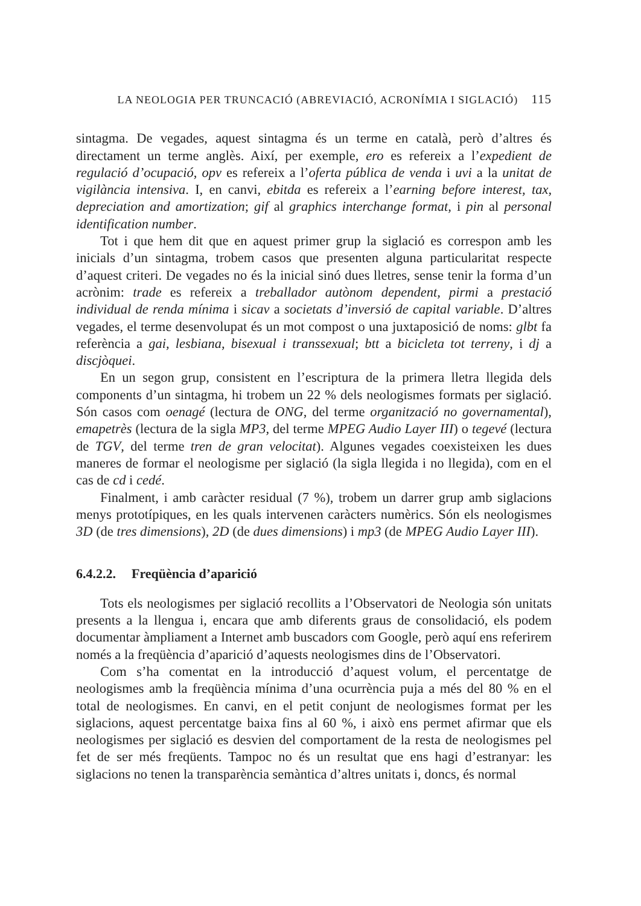LA NEOLOGIA PER TRUNCACIÓ (ABREVIACIÓ, ACRONÍMIA I SIGLACIÓ) 115
sintagma. De vegades, aquest sintagma és un terme en català, però d’altres és directament un terme anglès. Així, per exemple, ero es refereix a l’expedient de regulació d’ocupació, opv es refereix a l’oferta pública de venda i uvi a la unitat de vigilància intensiva. I, en canvi, ebitda es refereix a l’earning before interest, tax, depreciation and amortization; gif al graphics interchange format, i pin al personal identification number.
Tot i que hem dit que en aquest primer grup la siglació es correspon amb les inicials d’un sintagma, trobem casos que presenten alguna particularitat respecte d’aquest criteri. De vegades no és la inicial sinó dues lletres, sense tenir la forma d’un acrònim: trade es refereix a treballador autònom dependent, pirmi a prestació individual de renda mínima i sicav a societats d’inversió de capital variable. D’altres vegades, el terme desenvolupat és un mot compost o una juxtaposició de noms: glbt fa referència a gai, lesbiana, bisexual i transsexual; btt a bicicleta tot terreny, i dj a discjòquei.
En un segon grup, consistent en l’escriptura de la primera lletra llegida dels components d’un sintagma, hi trobem un 22 % dels neologismes formats per siglació. Són casos com oenagé (lectura de ONG, del terme organització no governamental), emapetrès (lectura de la sigla MP3, del terme MPEG Audio Layer III) o tegevé (lectura de TGV, del terme tren de gran velocitat). Algunes vegades coexisteixen les dues maneres de formar el neologisme per siglació (la sigla llegida i no llegida), com en el cas de cd i cedé.
Finalment, i amb caràcter residual (7 %), trobem un darrer grup amb siglacions menys prototípiques, en les quals intervenen caràcters numèrics. Són els neologismes 3D (de tres dimensions), 2D (de dues dimensions) i mp3 (de MPEG Audio Layer III).
6.4.2.2. Freqüència d’aparició
Tots els neologismes per siglació recollits a l’Observatori de Neologia són unitats presents a la llengua i, encara que amb diferents graus de consolidació, els podem documentar àmpliament a Internet amb buscadors com Google, però aquí ens referirem només a la freqüència d’aparició d’aquests neologismes dins de l’Observatori.
Com s’ha comentat en la introducció d’aquest volum, el percentatge de neologismes amb la freqüència mínima d’una ocurrència puja a més del 80 % en el total de neologismes. En canvi, en el petit conjunt de neologismes format per les siglacions, aquest percentatge baixa fins al 60 %, i això ens permet afirmar que els neologismes per siglació es desvien del comportament de la resta de neologismes pel fet de ser més freqüents. Tampoc no és un resultat que ens hagi d’estranyar: les siglacions no tenen la transparència semàntica d’altres unitats i, doncs, és normal